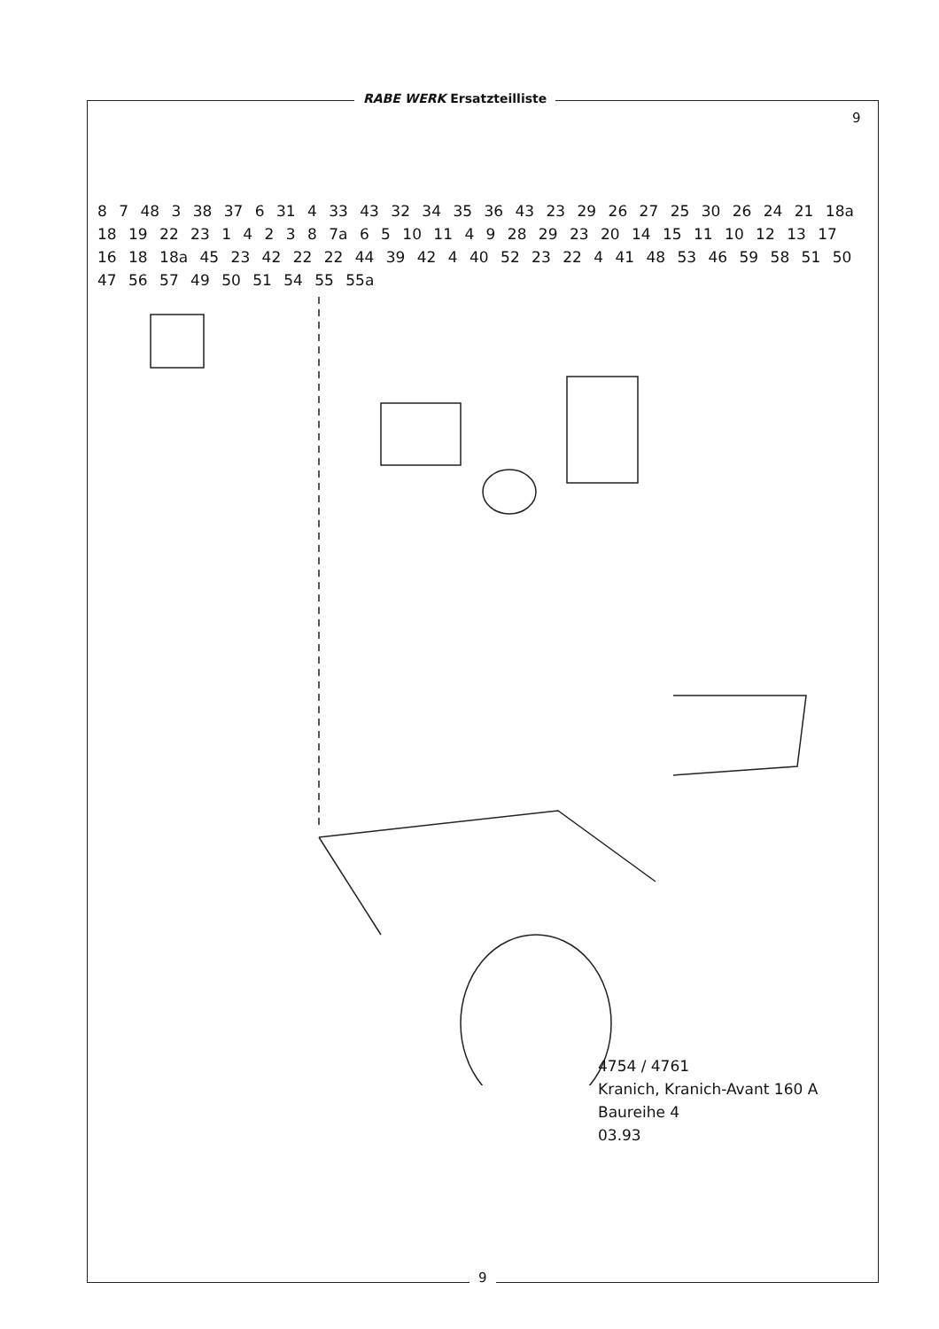RABE WERK Ersatzteilliste
9
8 7 48 3 38 37 6 31 4 33 43 32 34 35 36 43 23 29 26 27 25 30 26 24 21 18a 18 19 22 23 1 4 2 3 8 7a 6 5 10 11 4 9 28 29 23 20 14 15 11 10 12 13 17 16 18 18a 45 23 42 22 22 44 39 42 4 40 52 23 22 4 41 48 53 46 59 58 51 50 47 56 57 49 50 51 54 55 55a
4754 / 4761
Kranich, Kranich-Avant 160 A
Baureihe 4
03.93
9